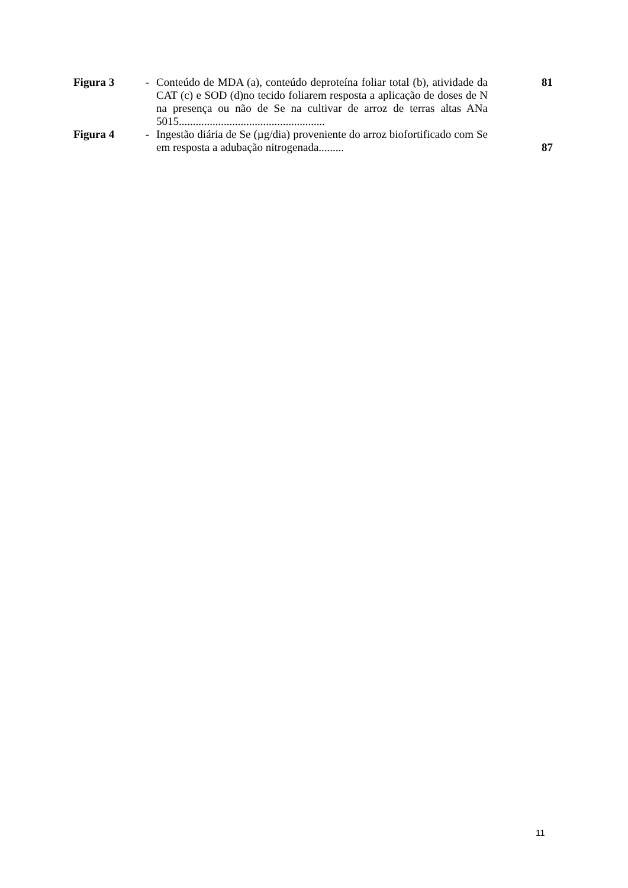| Figura 3 | - | Conteúdo de MDA (a), conteúdo deproteína foliar total (b), atividade da CAT (c) e SOD (d)no tecido foliarem resposta a aplicação de doses de N na presença ou não de Se na cultivar de arroz de terras altas ANa 5015.................................................... | 81 |
| Figura 4 | - | Ingestão diária de Se (µg/dia) proveniente do arroz biofortificado com Se em resposta a adubação nitrogenada......... | 87 |
11